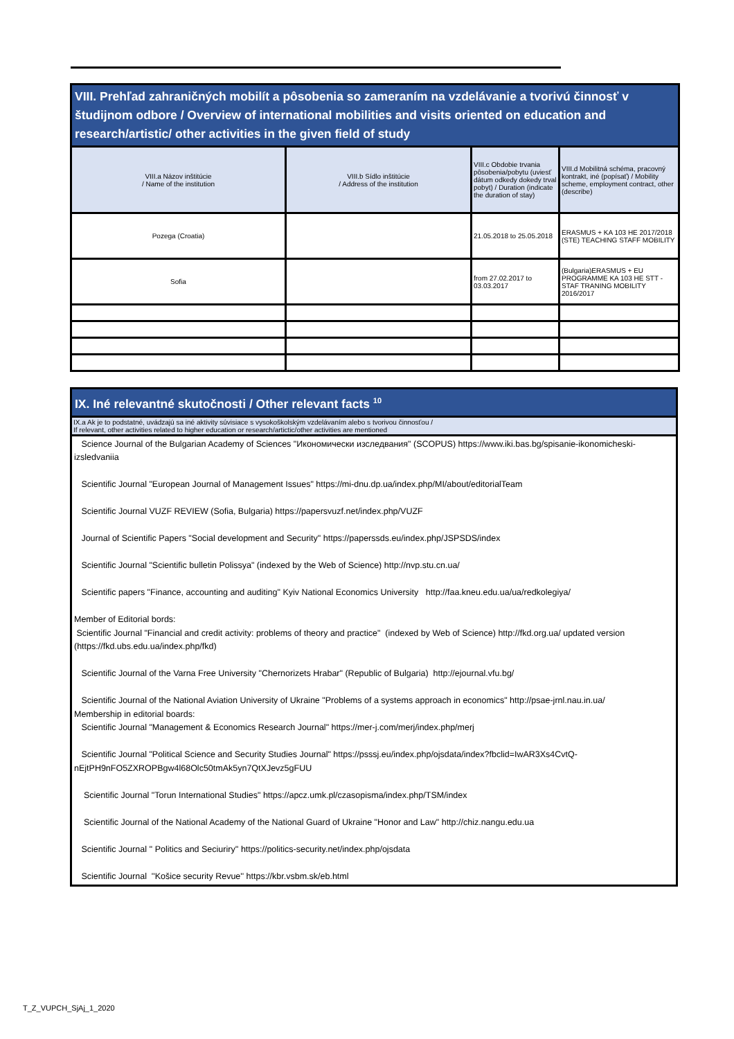| VIII. Prehľad zahraničných mobilít a pôsobenia so zameraním na vzdelávanie a tvorivú činnosť v študijnom odbore / Overview of international mobilities and visits oriented on education and research/artistic/ other activities in the given field of study | | | |
| --- | --- | --- | --- |
| VIII.a Názov inštitúcie / Name of the institution | VIII.b Sídlo inštitúcie / Address of the institution | VIII.c Obdobie trvania pôsobenia/pobytu (uviesť dátum odkedy dokedy trval pobyt) / Duration (indicate the duration of stay) | VIII.d Mobilitná schéma, pracovný kontrakt, iné (popísať) / Mobility scheme, employment contract, other (describe) |
| Pozega (Croatia) | | 21.05.2018 to 25.05.2018 | ERASMUS + KA 103 HE 2017/2018 (STE) TEACHING STAFF MOBILITY |
| Sofia | | from 27.02.2017 to 03.03.2017 | (Bulgaria)ERASMUS + EU PROGRAMME KA 103 HE STT - STAF TRANING MOBILITY 2016/2017 |
| IX. Iné relevantné skutočnosti / Other relevant facts <sup>10</sup> |
| --- |
| IX.a Ak je to podstatné, uvádzajú sa iné aktivity súvisiace s vysokoškolským vzdelávaním alebo s tvorivou činnosťou / If relevant, other activities related to higher education or research/artictic/other activities are mentioned |
| Science Journal of the Bulgarian Academy of Sciences "Икономически изследвания" (SCOPUS) https://www.iki.bas.bg/spisanie-ikonomicheski-izsledvaniia Scientific Journal "European Journal of Management Issues" https://mi-dnu.dp.ua/index.php/MI/about/editorialTeam Scientific Journal VUZF REVIEW (Sofia, Bulgaria) https://papersvuzf.net/index.php/VUZF Journal of Scientific Papers "Social development and Security" https://paperssds.eu/index.php/JSPSDS/index Scientific Journal "Scientific bulletin Polissya" (indexed by the Web of Science) http://nvp.stu.cn.ua/ Scientific papers "Finance, accounting and auditing" Kyiv National Economics University http://faa.kneu.edu.ua/ua/redkolegiya/ Member of Editorial bords: Scientific Journal "Financial and credit activity: problems of theory and practice" (indexed by Web of Science) http://fkd.org.ua/ updated version (https://fkd.ubs.edu.ua/index.php/fkd) Scientific Journal of the Varna Free University "Chernorizets Hrabar" (Republic of Bulgaria) http://ejournal.vfu.bg/ Scientific Journal of the National Aviation University of Ukraine "Problems of a systems approach in economics" http://psae-jrnl.nau.in.ua/ Membership in editorial boards: Scientific Journal "Management & Economics Research Journal" https://mer-j.com/merj/index.php/merj Scientific Journal "Political Science and Security Studies Journal" https://psssj.eu/index.php/ojsdata/index?fbclid=IwAR3Xs4CvtQ-nEjtPH9nFO5ZXROPBgw4l68Olc50tmAk5yn7QtXJevz5gFUU Scientific Journal "Torun International Studies" https://apcz.umk.pl/czasopisma/index.php/TSM/index Scientific Journal of the National Academy of the National Guard of Ukraine "Honor and Law" http://chiz.nangu.edu.ua Scientific Journal '' Politics and Seciuriry'' https://politics-security.net/index.php/ojsdata Scientific Journal ''Košice security Revue'' https://kbr.vsbm.sk/eb.html |
T_Z_VUPCH_SjAj_1_2020